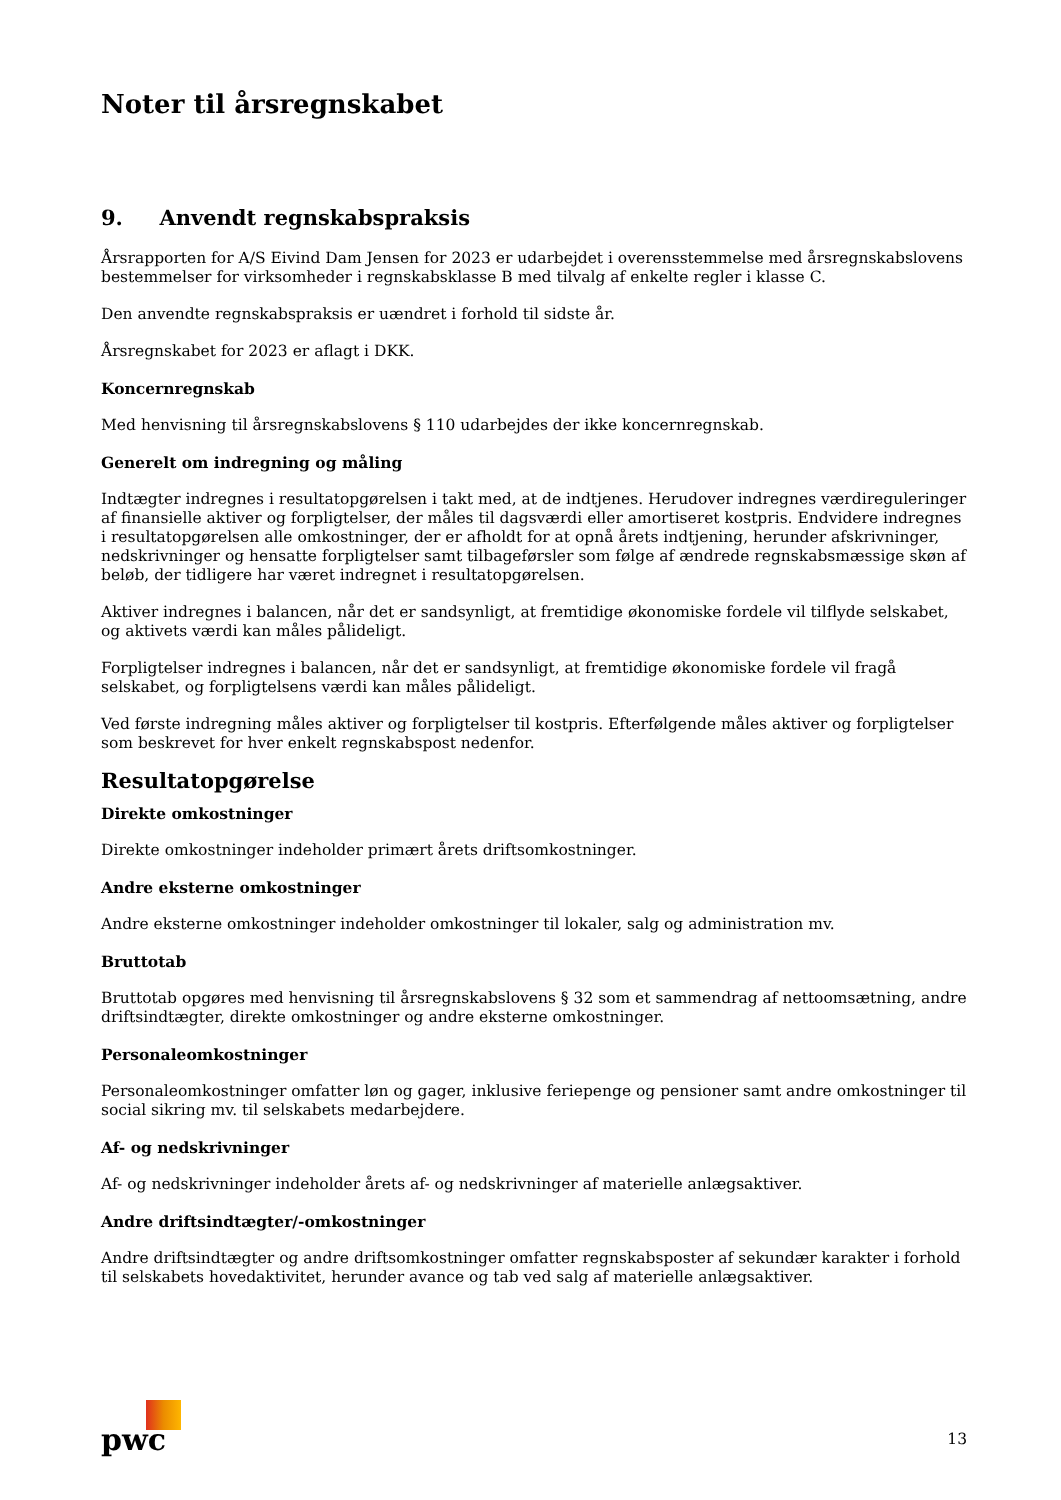Noter til årsregnskabet
9. Anvendt regnskabspraksis
Årsrapporten for A/S Eivind Dam Jensen for 2023 er udarbejdet i overensstemmelse med årsregnskabslovens bestemmelser for virksomheder i regnskabsklasse B med tilvalg af enkelte regler i klasse C.
Den anvendte regnskabspraksis er uændret i forhold til sidste år.
Årsregnskabet for 2023 er aflagt i DKK.
Koncernregnskab
Med henvisning til årsregnskabslovens § 110 udarbejdes der ikke koncernregnskab.
Generelt om indregning og måling
Indtægter indregnes i resultatopgørelsen i takt med, at de indtjenes. Herudover indregnes værdireguleringer af finansielle aktiver og forpligtelser, der måles til dagsværdi eller amortiseret kostpris. Endvidere indregnes i resultatopgørelsen alle omkostninger, der er afholdt for at opnå årets indtjening, herunder afskrivninger, nedskrivninger og hensatte forpligtelser samt tilbageførsler som følge af ændrede regnskabsmæssige skøn af beløb, der tidligere har været indregnet i resultatopgørelsen.
Aktiver indregnes i balancen, når det er sandsynligt, at fremtidige økonomiske fordele vil tilflyde selskabet, og aktivets værdi kan måles pålideligt.
Forpligtelser indregnes i balancen, når det er sandsynligt, at fremtidige økonomiske fordele vil fragå selskabet, og forpligtelsens værdi kan måles pålideligt.
Ved første indregning måles aktiver og forpligtelser til kostpris. Efterfølgende måles aktiver og forpligtelser som beskrevet for hver enkelt regnskabspost nedenfor.
Resultatopgørelse
Direkte omkostninger
Direkte omkostninger indeholder primært årets driftsomkostninger.
Andre eksterne omkostninger
Andre eksterne omkostninger indeholder omkostninger til lokaler, salg og administration mv.
Bruttotab
Bruttotab opgøres med henvisning til årsregnskabslovens § 32 som et sammendrag af nettoomsætning, andre driftsindtægter, direkte omkostninger og andre eksterne omkostninger.
Personaleomkostninger
Personaleomkostninger omfatter løn og gager, inklusive feriepenge og pensioner samt andre omkostninger til social sikring mv. til selskabets medarbejdere.
Af- og nedskrivninger
Af- og nedskrivninger indeholder årets af- og nedskrivninger af materielle anlægsaktiver.
Andre driftsindtægter/-omkostninger
Andre driftsindtægter og andre driftsomkostninger omfatter regnskabsposter af sekundær karakter i forhold til selskabets hovedaktivitet, herunder avance og tab ved salg af materielle anlægsaktiver.
pwc
13